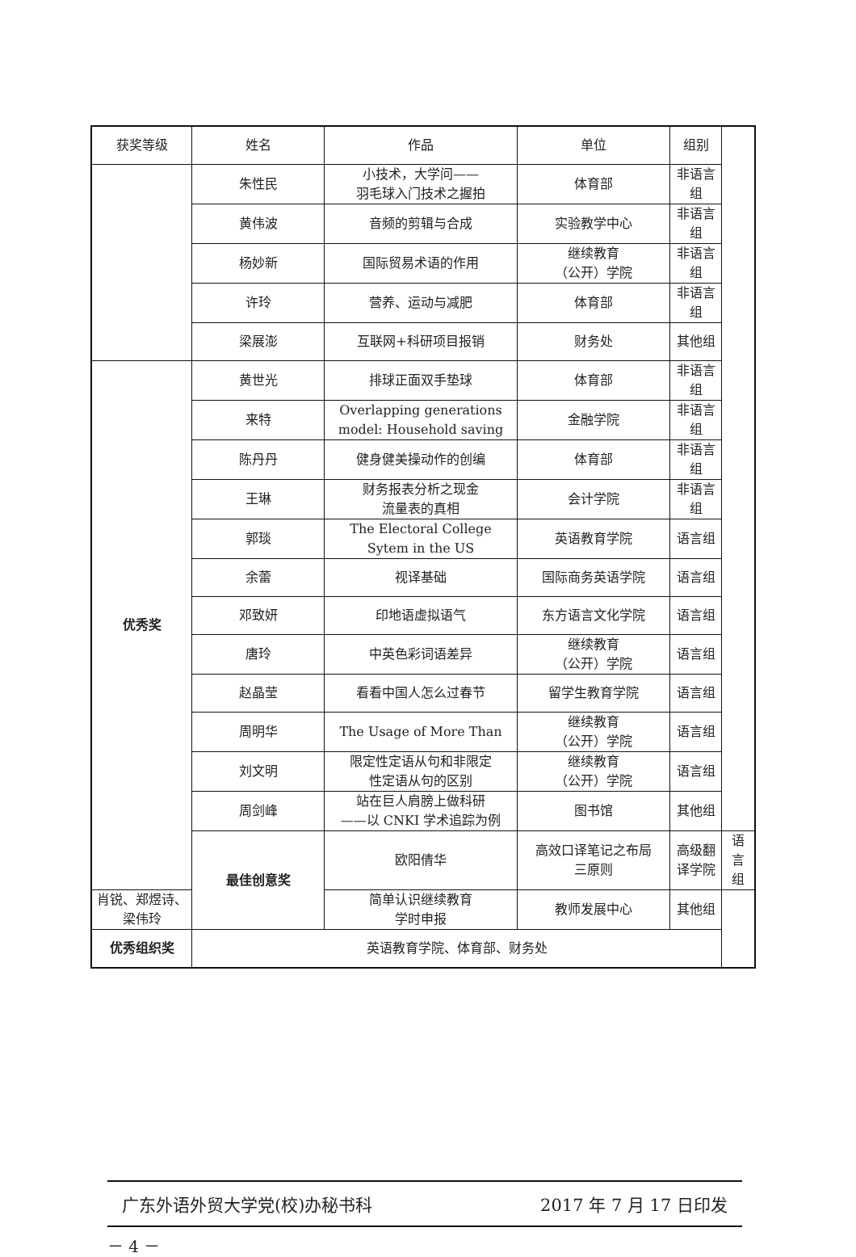| 获奖等级 | 姓名 | 作品 | 单位 | 组别 | |
| --- | --- | --- | --- | --- | --- |
| | 朱性民 | 小技术，大学问—— 羽毛球入门技术之握拍 | 体育部 | 非语言组 | |
| | 黄伟波 | 音频的剪辑与合成 | 实验教学中心 | 非语言组 | |
| | 杨妙新 | 国际贸易术语的作用 | 继续教育 （公开）学院 | 非语言组 | |
| | 许玲 | 营养、运动与减肥 | 体育部 | 非语言组 | |
| | 梁展澎 | 互联网+科研项目报销 | 财务处 | 其他组 | |
| 优秀奖 | 黄世光 | 排球正面双手垫球 | 体育部 | 非语言组 | |
| | 来特 | Overlapping generations model: Household saving | 金融学院 | 非语言组 | |
| | 陈丹丹 | 健身健美操动作的创编 | 体育部 | 非语言组 | |
| | 王琳 | 财务报表分析之现金 流量表的真相 | 会计学院 | 非语言组 | |
| | 郭琰 | The Electoral College Sytem in the US | 英语教育学院 | 语言组 | |
| | 余蕾 | 视译基础 | 国际商务英语学院 | 语言组 | |
| | 邓致妍 | 印地语虚拟语气 | 东方语言文化学院 | 语言组 | |
| | 唐玲 | 中英色彩词语差异 | 继续教育 （公开）学院 | 语言组 | |
| | 赵晶莹 | 看看中国人怎么过春节 | 留学生教育学院 | 语言组 | |
| | 周明华 | The Usage of More Than | 继续教育 （公开）学院 | 语言组 | |
| | 刘文明 | 限定性定语从句和非限定 性定语从句的区别 | 继续教育 （公开）学院 | 语言组 | |
| | 周剑峰 | 站在巨人肩膀上做科研 ——以 CNKI 学术追踪为例 | 图书馆 | 其他组 | |
| | 最佳创意奖 | 欧阳倩华 | 高效口译笔记之布局 三原则 | 高级翻译学院 | 语言组 |
| 肖锐、郑煜诗、 梁伟玲 | | 简单认识继续教育 学时申报 | 教师发展中心 | 其他组 | |
| 优秀组织奖 | 英语教育学院、体育部、财务处 | | | | |
广东外语外贸大学党(校)办秘书科 2017 年 7 月 17 日印发
－ 4 －